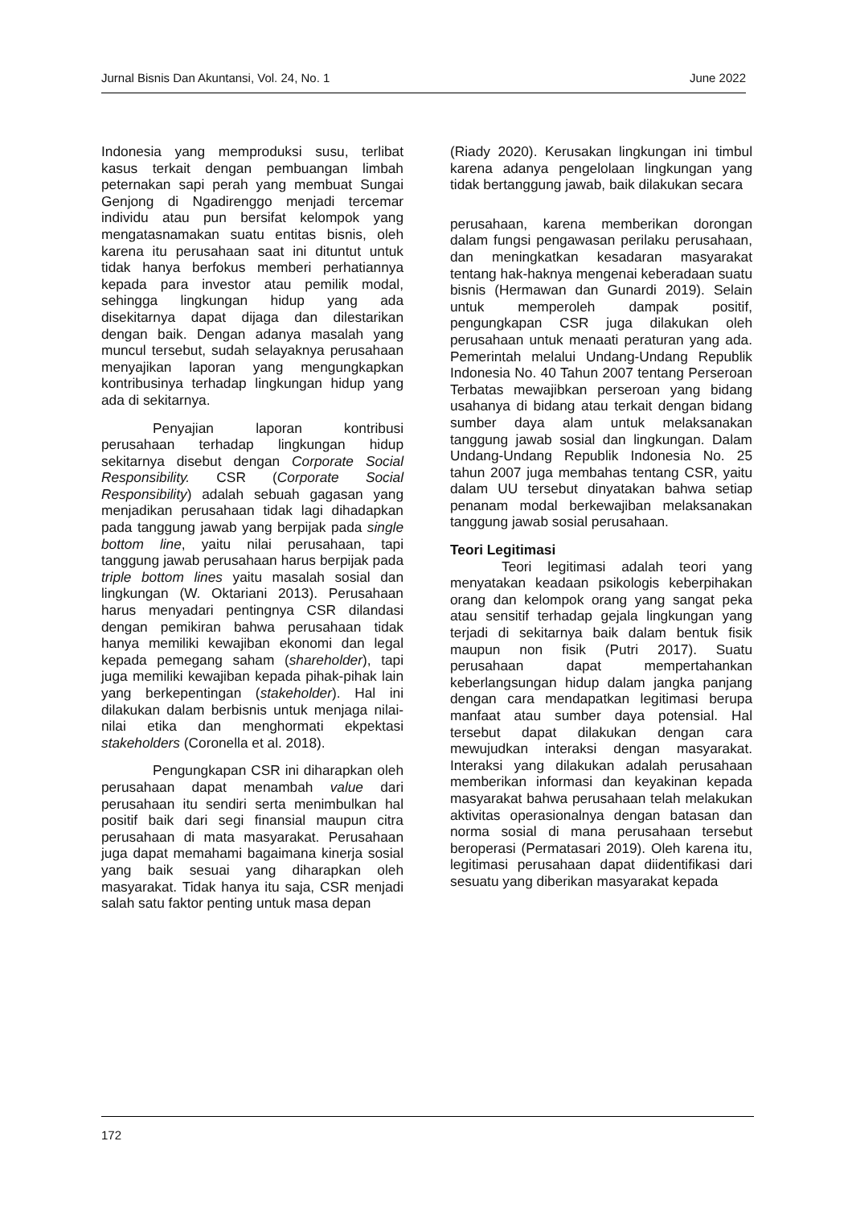Jurnal Bisnis Dan Akuntansi, Vol. 24, No. 1 June 2022
Indonesia yang memproduksi susu, terlibat kasus terkait dengan pembuangan limbah peternakan sapi perah yang membuat Sungai Genjong di Ngadirenggo menjadi tercemar individu atau pun bersifat kelompok yang mengatasnamakan suatu entitas bisnis, oleh karena itu perusahaan saat ini dituntut untuk tidak hanya berfokus memberi perhatiannya kepada para investor atau pemilik modal, sehingga lingkungan hidup yang ada disekitarnya dapat dijaga dan dilestarikan dengan baik. Dengan adanya masalah yang muncul tersebut, sudah selayaknya perusahaan menyajikan laporan yang mengungkapkan kontribusinya terhadap lingkungan hidup yang ada di sekitarnya.
Penyajian laporan kontribusi perusahaan terhadap lingkungan hidup sekitarnya disebut dengan Corporate Social Responsibility. CSR (Corporate Social Responsibility) adalah sebuah gagasan yang menjadikan perusahaan tidak lagi dihadapkan pada tanggung jawab yang berpijak pada single bottom line, yaitu nilai perusahaan, tapi tanggung jawab perusahaan harus berpijak pada triple bottom lines yaitu masalah sosial dan lingkungan (W. Oktariani 2013). Perusahaan harus menyadari pentingnya CSR dilandasi dengan pemikiran bahwa perusahaan tidak hanya memiliki kewajiban ekonomi dan legal kepada pemegang saham (shareholder), tapi juga memiliki kewajiban kepada pihak-pihak lain yang berkepentingan (stakeholder). Hal ini dilakukan dalam berbisnis untuk menjaga nilai-nilai etika dan menghormati ekpektasi stakeholders (Coronella et al. 2018).
Pengungkapan CSR ini diharapkan oleh perusahaan dapat menambah value dari perusahaan itu sendiri serta menimbulkan hal positif baik dari segi finansial maupun citra perusahaan di mata masyarakat. Perusahaan juga dapat memahami bagaimana kinerja sosial yang baik sesuai yang diharapkan oleh masyarakat. Tidak hanya itu saja, CSR menjadi salah satu faktor penting untuk masa depan
(Riady 2020). Kerusakan lingkungan ini timbul karena adanya pengelolaan lingkungan yang tidak bertanggung jawab, baik dilakukan secara
perusahaan, karena memberikan dorongan dalam fungsi pengawasan perilaku perusahaan, dan meningkatkan kesadaran masyarakat tentang hak-haknya mengenai keberadaan suatu bisnis (Hermawan dan Gunardi 2019). Selain untuk memperoleh dampak positif, pengungkapan CSR juga dilakukan oleh perusahaan untuk menaati peraturan yang ada. Pemerintah melalui Undang-Undang Republik Indonesia No. 40 Tahun 2007 tentang Perseroan Terbatas mewajibkan perseroan yang bidang usahanya di bidang atau terkait dengan bidang sumber daya alam untuk melaksanakan tanggung jawab sosial dan lingkungan. Dalam Undang-Undang Republik Indonesia No. 25 tahun 2007 juga membahas tentang CSR, yaitu dalam UU tersebut dinyatakan bahwa setiap penanam modal berkewajiban melaksanakan tanggung jawab sosial perusahaan.
Teori Legitimasi
Teori legitimasi adalah teori yang menyatakan keadaan psikologis keberpihakan orang dan kelompok orang yang sangat peka atau sensitif terhadap gejala lingkungan yang terjadi di sekitarnya baik dalam bentuk fisik maupun non fisik (Putri 2017). Suatu perusahaan dapat mempertahankan keberlangsungan hidup dalam jangka panjang dengan cara mendapatkan legitimasi berupa manfaat atau sumber daya potensial. Hal tersebut dapat dilakukan dengan cara mewujudkan interaksi dengan masyarakat. Interaksi yang dilakukan adalah perusahaan memberikan informasi dan keyakinan kepada masyarakat bahwa perusahaan telah melakukan aktivitas operasionalnya dengan batasan dan norma sosial di mana perusahaan tersebut beroperasi (Permatasari 2019). Oleh karena itu, legitimasi perusahaan dapat diidentifikasi dari sesuatu yang diberikan masyarakat kepada
172